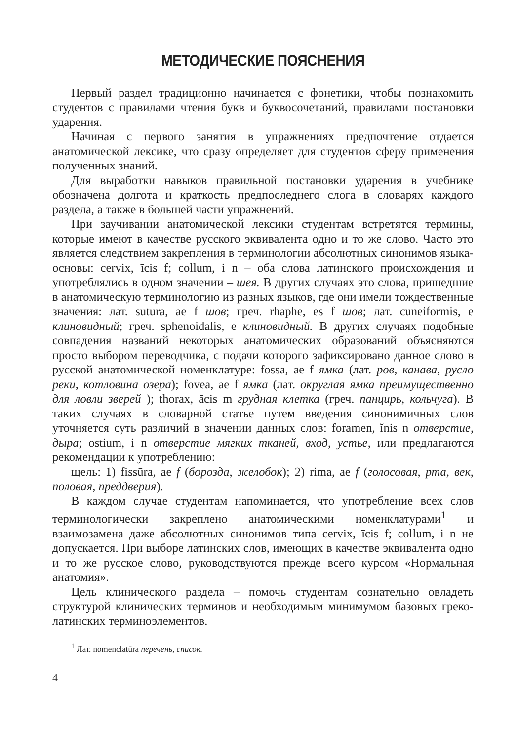МЕТОДИЧЕСКИЕ ПОЯСНЕНИЯ
Первый раздел традиционно начинается с фонетики, чтобы познакомить студентов с правилами чтения букв и буквосочетаний, правилами постановки ударения.
Начиная с первого занятия в упражнениях предпочтение отдается анатомической лексике, что сразу определяет для студентов сферу применения полученных знаний.
Для выработки навыков правильной постановки ударения в учебнике обозначена долгота и краткость предпоследнего слога в словарях каждого раздела, а также в большей части упражнений.
При заучивании анатомической лексики студентам встретятся термины, которые имеют в качестве русского эквивалента одно и то же слово. Часто это является следствием закрепления в терминологии абсолютных синонимов языка-основы: cervix, īcis f; collum, i n – оба слова латинского происхождения и употреблялись в одном значении – шея. В других случаях это слова, пришедшие в анатомическую терминологию из разных языков, где они имели тождественные значения: лат. sutura, ae f шов; греч. rhaphe, es f шов; лат. cuneiformis, e клиновидный; греч. sphenoidalis, e клиновидный. В других случаях подобные совпадения названий некоторых анатомических образований объясняются просто выбором переводчика, с подачи которого зафиксировано данное слово в русской анатомической номенклатуре: fossa, ae f ямка (лат. ров, канава, русло реки, котловина озера); fovea, ae f ямка (лат. округлая ямка преимущественно для ловли зверей ); thorax, ācis m грудная клетка (греч. панцирь, кольчуга). В таких случаях в словарной статье путем введения синонимичных слов уточняется суть различий в значении данных слов: foramen, ĭnis n отверстие, дыра; ostium, i n отверстие мягких тканей, вход, устье, или предлагаются рекомендации к употреблению:
щель: 1) fissūra, ae f (борозда, желобок); 2) rima, ae f (голосовая, рта, век, половая, преддверия).
В каждом случае студентам напоминается, что употребление всех слов терминологически закреплено анатомическими номенклатурами<sup>1</sup> и взаимозамена даже абсолютных синонимов типа cervix, īcis f; collum, i n не допускается. При выборе латинских слов, имеющих в качестве эквивалента одно и то же русское слово, руководствуются прежде всего курсом «Нормальная анатомия».
Цель клинического раздела – помочь студентам сознательно овладеть структурой клинических терминов и необходимым минимумом базовых греко-латинских терминоэлементов.
<sup>1</sup> Лат. nomenclatūra перечень, список.
4